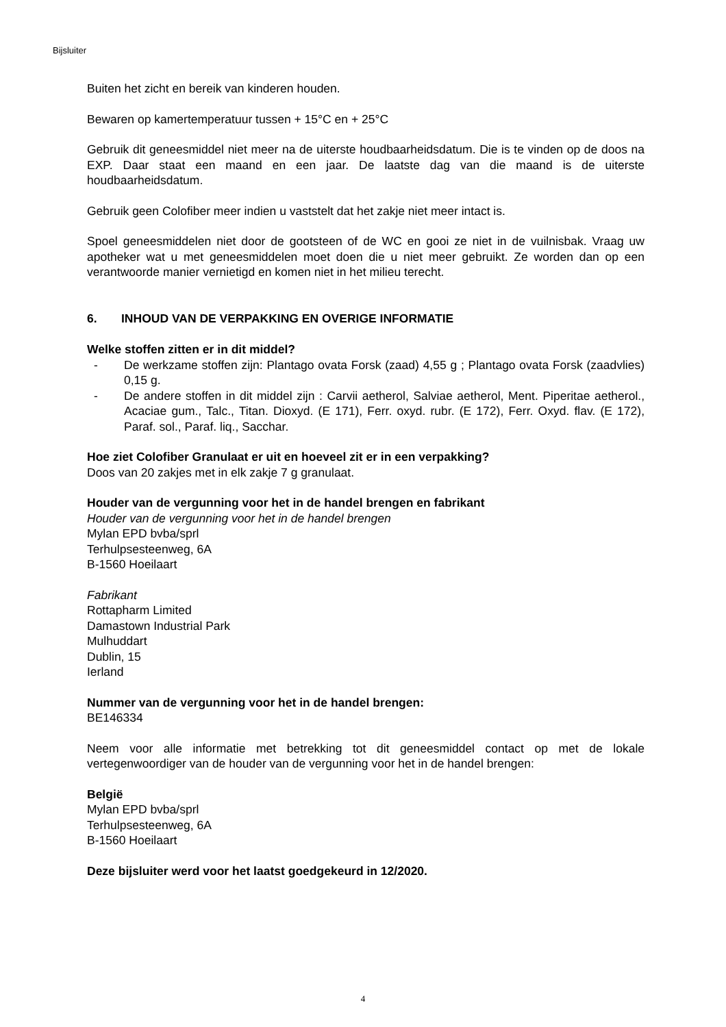Bijsluiter
Buiten het zicht en bereik van kinderen houden.
Bewaren op kamertemperatuur tussen + 15°C en + 25°C
Gebruik dit geneesmiddel niet meer na de uiterste houdbaarheidsdatum. Die is te vinden op de doos na EXP. Daar staat een maand en een jaar. De laatste dag van die maand is de uiterste houdbaarheidsdatum.
Gebruik geen Colofiber meer indien u vaststelt dat het zakje niet meer intact is.
Spoel geneesmiddelen niet door de gootsteen of de WC en gooi ze niet in de vuilnisbak. Vraag uw apotheker wat u met geneesmiddelen moet doen die u niet meer gebruikt. Ze worden dan op een verantwoorde manier vernietigd en komen niet in het milieu terecht.
6. INHOUD VAN DE VERPAKKING EN OVERIGE INFORMATIE
Welke stoffen zitten er in dit middel?
- De werkzame stoffen zijn: Plantago ovata Forsk (zaad) 4,55 g ; Plantago ovata Forsk (zaadvlies) 0,15 g.
- De andere stoffen in dit middel zijn : Carvii aetherol, Salviae aetherol, Ment. Piperitae aetherol., Acaciae gum., Talc., Titan. Dioxyd. (E 171), Ferr. oxyd. rubr. (E 172), Ferr. Oxyd. flav. (E 172), Paraf. sol., Paraf. liq., Sacchar.
Hoe ziet Colofiber Granulaat er uit en hoeveel zit er in een verpakking?
Doos van 20 zakjes met in elk zakje 7 g granulaat.
Houder van de vergunning voor het in de handel brengen en fabrikant
Houder van de vergunning voor het in de handel brengen
Mylan EPD bvba/sprl
Terhulpsesteenweg, 6A
B-1560 Hoeilaart
Fabrikant
Rottapharm Limited
Damastown Industrial Park
Mulhuddart
Dublin, 15
Ierland
Nummer van de vergunning voor het in de handel brengen:
BE146334
Neem voor alle informatie met betrekking tot dit geneesmiddel contact op met de lokale vertegenwoordiger van de houder van de vergunning voor het in de handel brengen:
België
Mylan EPD bvba/sprl
Terhulpsesteenweg, 6A
B-1560 Hoeilaart
Deze bijsluiter werd voor het laatst goedgekeurd in 12/2020.
4